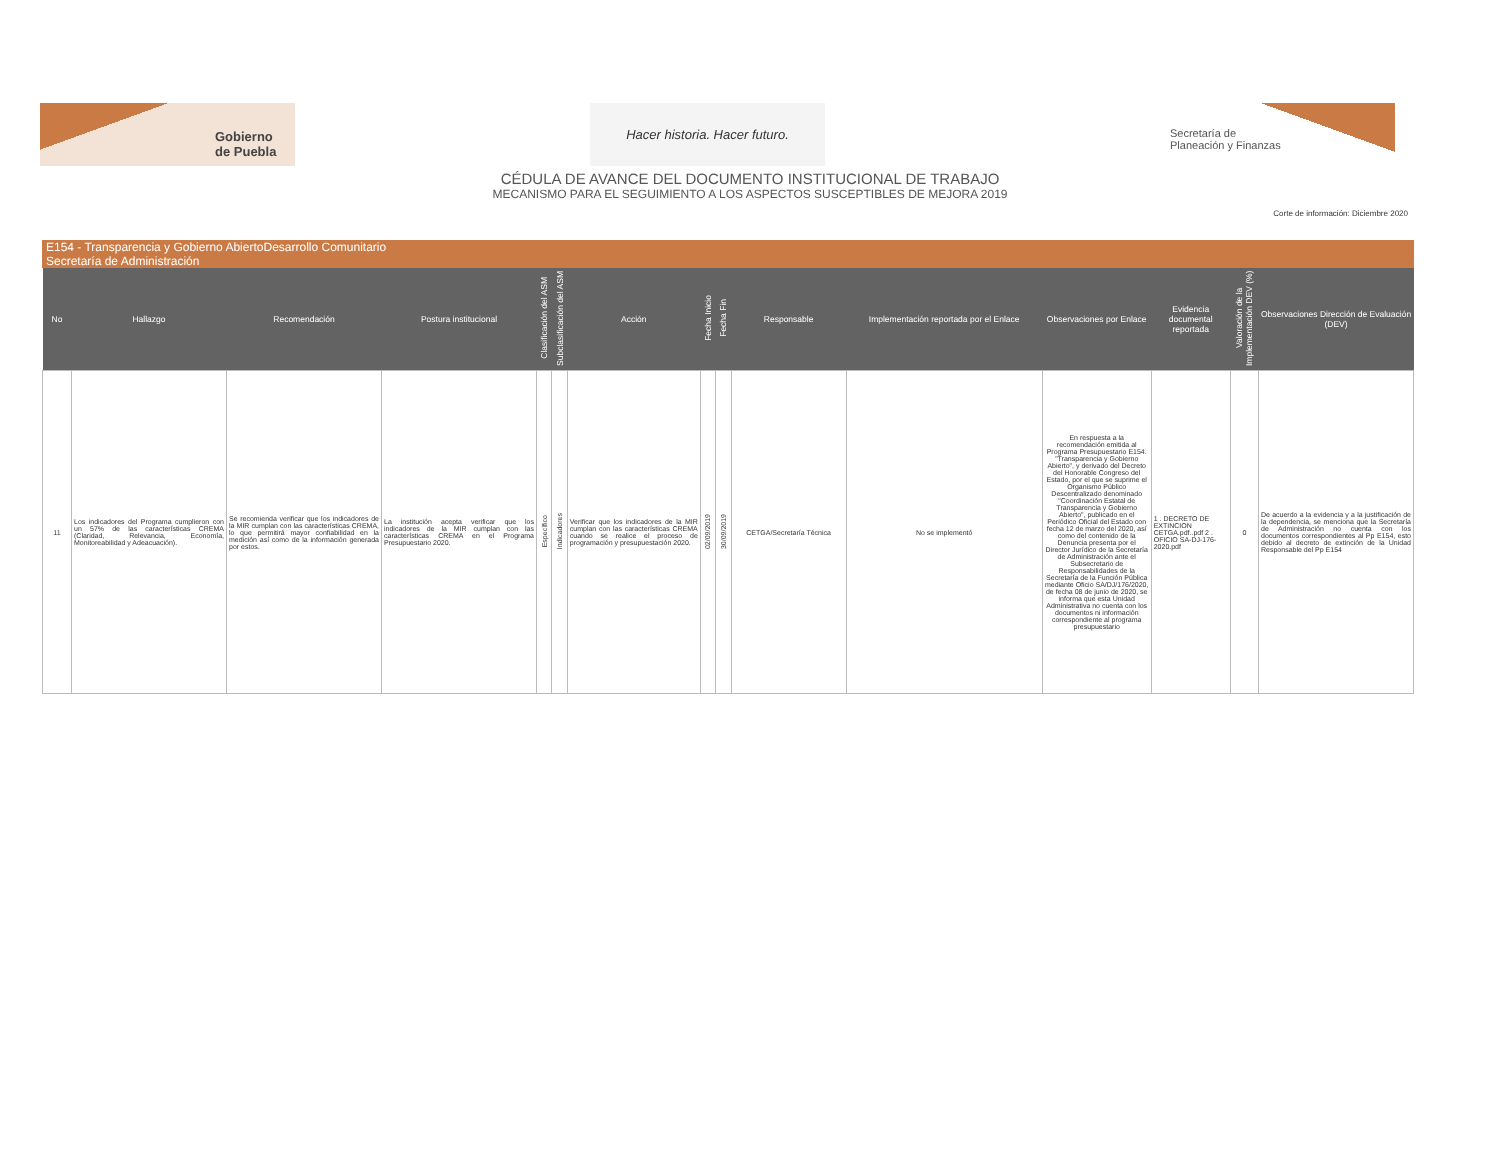Gobierno
de Puebla
Hacer historia. Hacer futuro.
Secretaría de
Planeación y Finanzas
CÉDULA DE AVANCE DEL DOCUMENTO INSTITUCIONAL DE TRABAJO
MECANISMO PARA EL SEGUIMIENTO A LOS ASPECTOS SUSCEPTIBLES DE MEJORA 2019
Corte de información: Diciembre 2020
E154 - Transparencia y Gobierno AbiertoDesarrollo Comunitario
Secretaría de Administración
| No | Hallazgo | Recomendación | Postura institucional | Clasificación del ASM | Subclasificación del ASM | Acción | Fecha Inicio | Fecha Fin | Responsable | Implementación reportada por el Enlace | Observaciones por Enlace | Evidencia documental reportada | Valoración de la Implementación DEV (%) | Observaciones Dirección de Evaluación (DEV) |
| --- | --- | --- | --- | --- | --- | --- | --- | --- | --- | --- | --- | --- | --- | --- |
| 11 | Los indicadores del Programa cumplieron con un 57% de las características CREMA (Claridad, Relevancia, Economía, Monitoreabilidad y Adeacuación). | Se recomienda verificar que los indicadores de la MIR cumplan con las características CREMA, lo que permitirá mayor confiabilidad en la medición así como de la información generada por estos. | La institución acepta verificar que los indicadores de la MIR cumplan con las características CREMA en el Programa Presupuestario 2020. | Específico | Indicadores | Verificar que los indicadores de la MIR cumplan con las características CREMA cuando se realice el proceso de programación y presupuestación 2020. | 02/09/2019 | 30/09/2019 | CETGA/Secretaría Técnica | No se implementó | En respuesta a la recomendación emitida al Programa Presupuestario E154. "Transparencia y Gobierno Abierto", y derivado del Decreto del Honorable Congreso del Estado, por el que se suprime el Organismo Público Descentralizado denominado "Coordinación Estatal de Transparencia y Gobierno Abierto", publicado en el Periódico Oficial del Estado con fecha 12 de marzo del 2020, así como del contenido de la Denuncia presenta por el Director Jurídico de la Secretaría de Administración ante el Subsecretario de Responsabilidades de la Secretaría de la Función Pública mediante Oficio SA/DJ/176/2020, de fecha 08 de junio de 2020, se informa que esta Unidad Administrativa no cuenta con los documentos ni información correspondiente al programa presupuestario | 1 . DECRETO DE EXTINCION CETGA.pdf..pdf 2 . OFICIO SA-DJ-176-2020.pdf | 0 | De acuerdo a la evidencia y a la justificación de la dependencia, se menciona que la Secretaría de Administración no cuenta con los documentos correspondientes al Pp E154, esto debido al decreto de extinción de la Unidad Responsable del Pp E154 |